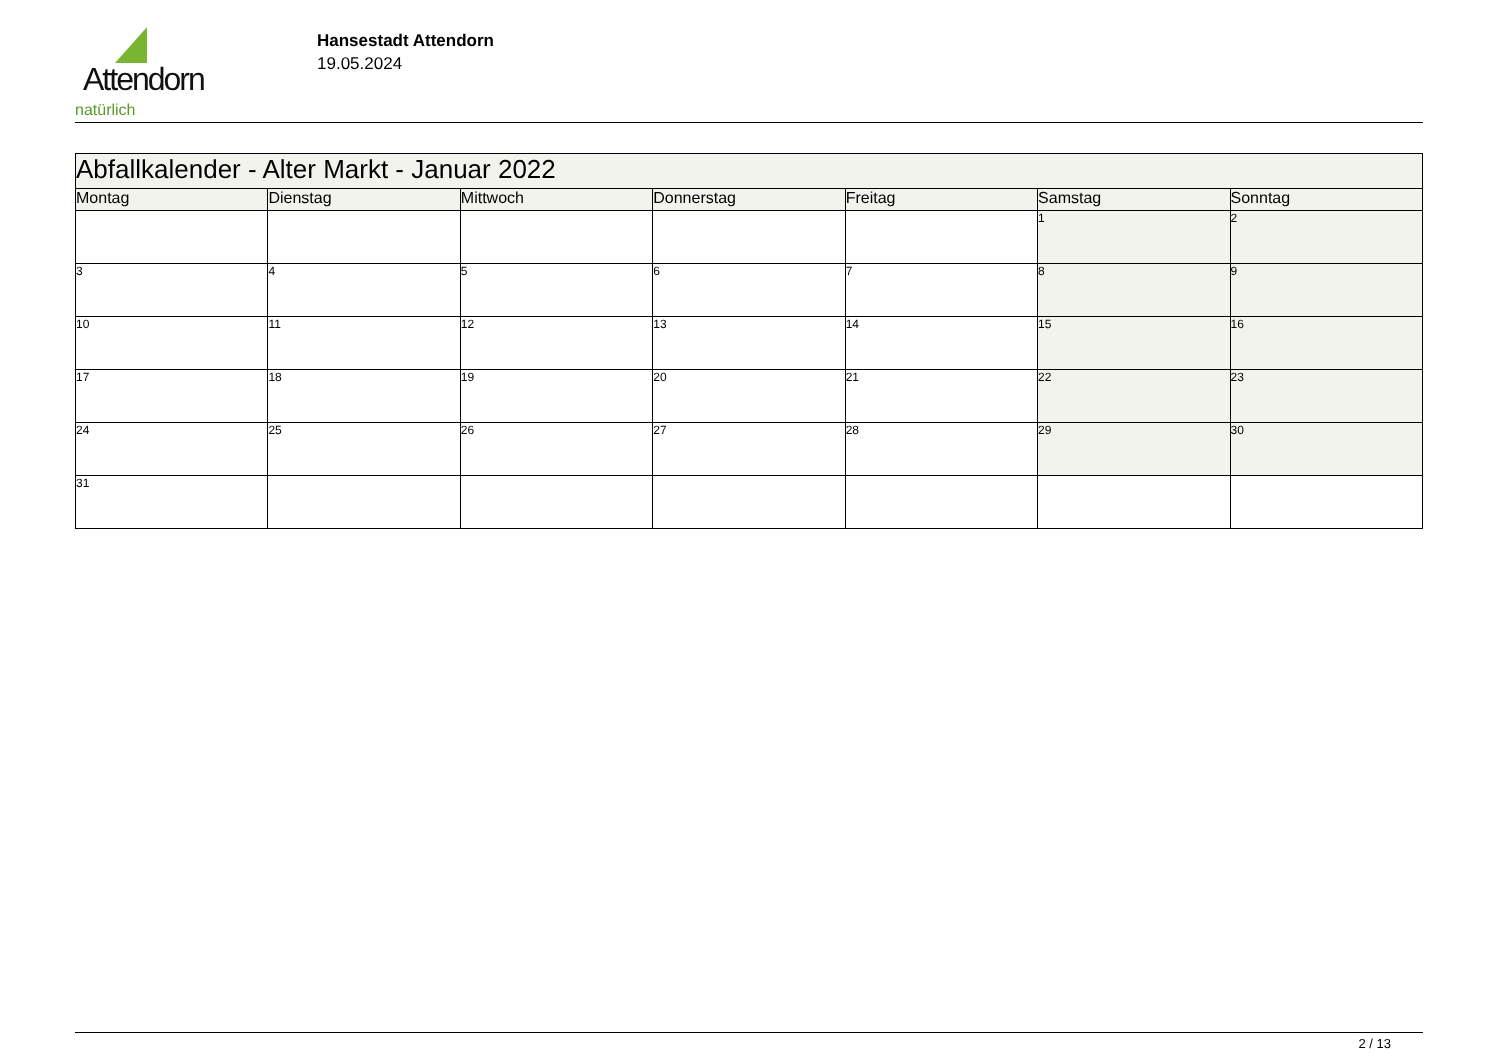Attendorn
natürlich
Hansestadt Attendorn
19.05.2024
| Abfallkalender - Alter Markt - Januar 2022 | | | | | | |
| Montag | Dienstag | Mittwoch | Donnerstag | Freitag | Samstag | Sonntag |
| | | | | | 1 | 2 |
| 3 | 4 | 5 | 6 | 7 | 8 | 9 |
| 10 | 11 | 12 | 13 | 14 | 15 | 16 |
| 17 | 18 | 19 | 20 | 21 | 22 | 23 |
| 24 | 25 | 26 | 27 | 28 | 29 | 30 |
| 31 | | | | | | |
2 / 13